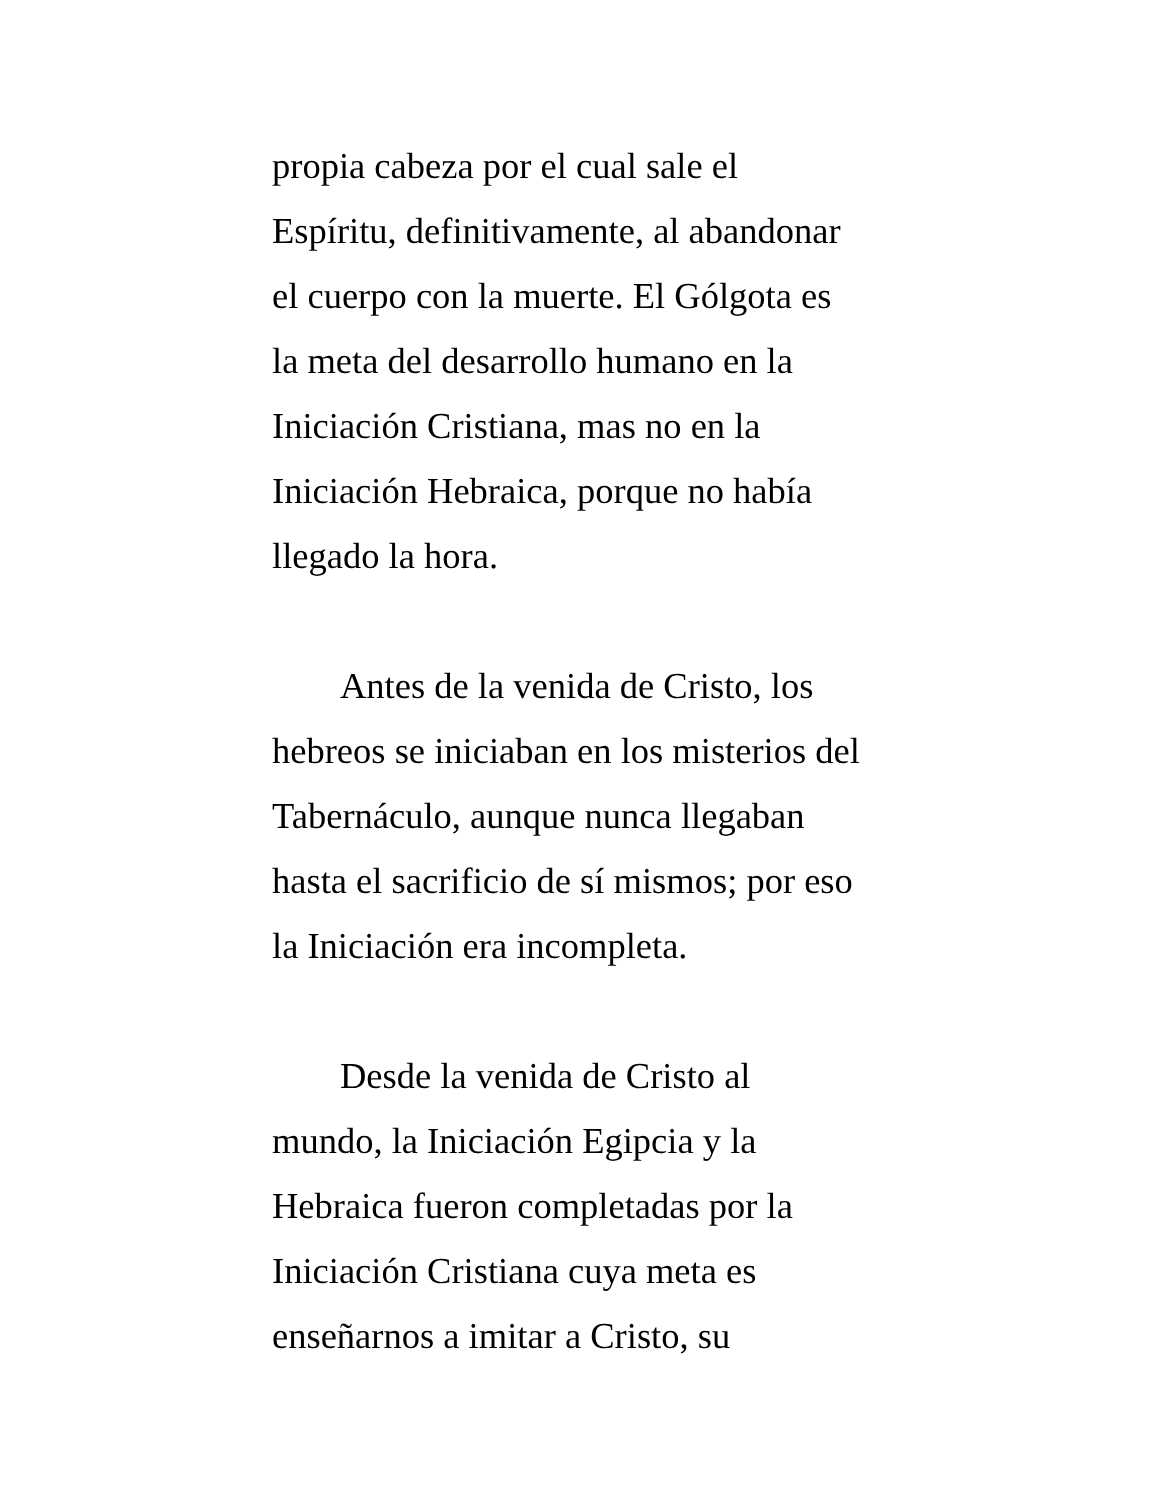propia cabeza por el cual sale el
Espíritu, definitivamente, al abandonar
el cuerpo con la muerte. El Gólgota es
la meta del desarrollo humano en la
Iniciación Cristiana, mas no en la
Iniciación Hebraica, porque no había
llegado la hora.
Antes de la venida de Cristo, los
hebreos se iniciaban en los misterios del
Tabernáculo, aunque nunca llegaban
hasta el sacrificio de sí mismos; por eso
la Iniciación era incompleta.
Desde la venida de Cristo al
mundo, la Iniciación Egipcia y la
Hebraica fueron completadas por la
Iniciación Cristiana cuya meta es
enseñarnos a imitar a Cristo, su